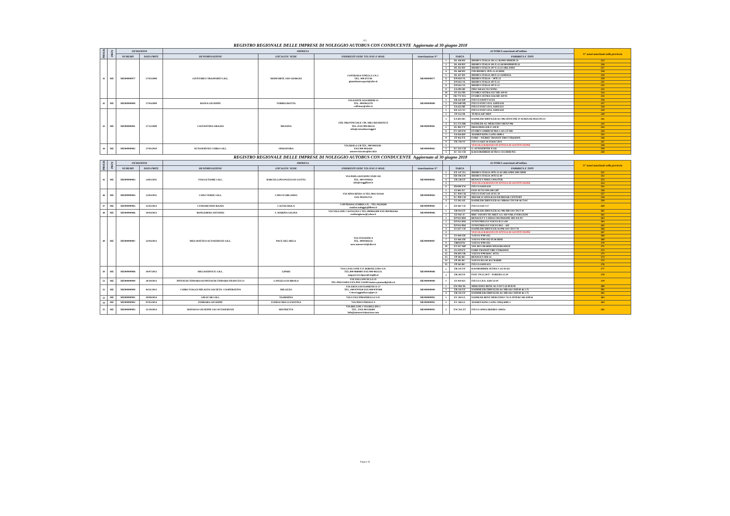AG
| REGISTRO REGIONALE DELLE IMPRESE DI NOLEGGIO AUTOBUS CON CONDUCENTE | | | | | | | Aggiornato al 30 giugno 2018 | | | | |
| PROGR. | PROV. | ISCRIZIONE | | IMPRESA | | | | AUTOBUS autorizzati all'utilizzo | | | N° mezzi autorizzati nella provincia |
| | | NUMERO | DATA PROT. | DENOMINAZIONE | LOCALITA' SEDE | INDIRIZZO SEDE TEL/FAX E-MAIL | Autorizzazione N° | | TARGA | FABBRICA E TIPO | |
| 41 | ME | ME000000077 | 17/03/2008 | GIUNTABUS TRASPORTI S.R.L. | MONFORTE SAN GIORGIO | CONTRADA VINELLI S.N.C. TEL. 090 675749 giuntabustrasporti@alice.it | ME000000077 | 1 | DL 458 RV | IRISBUS ITALIA 391.12 38/2001 HDH/PL55 | 223 |
| | | | | | | | | 2 | DL 459 RV | IRISBUS ITALIA 391 E.12.38/2001HDH/PL55 | 226 |
| | | | | | | | | 3 | DL 452 RV | IRISBUS ITALIA 397 E.12.43 ORLANDI | 227 |
| | | | | | | | | 4 | DL 460 RV | IVB IRISBUS 397E.12.43 HDH | 228 |
| | | | | | | | | 5 | DL 457 RV | IRISBUS ITALIA 389 E.12 43/HD55A | 229 |
| | | | | | | | | 6 | DN 854 VL | IRISBUS ITALIA – 397E.12 | 230 |
| | | | | | | | | 7 | DN 853 VL | IRISBUS ITALIA 397 E.12 | 231 |
| | | | | | | | | 8 | DN 852 VL | IRISBUS ITALIA 397 E.12 | 232 |
| | | | | | | | | 9 | EA 891 BF | INDCAR 65C/E4-WING | 233 |
| | | | | | | | | 10 | FF 553 ND | EVOBUS SETRA S517 HD 410 03 | 234 |
| | | | | | | | | 11 | FK 773 WG | EVOBUS SETRA S516 HD 410 03 | 235 |
| 42 | ME | ME000000080 | 17/04/2009 | RAFFA GIUSEPPE | TORREGROTTA | VIA DANTE ALIGHIERI 15 TEL. 090/9912279 raffatour@alice.it | ME000000080 | 1 | EB 432 KP | IVECO A50/EV/21/5A | 236 |
| | | | | | | | | 2 | DW 840 ML | IVECO FIAT S.P.A. A50/E4/18 | 237 |
| | | | | | | | | 3 | EA 622 BF | IVECO FIAT S.P.A. A50/E4/23 | 238 |
| 43 | ME | ME000000081 | 17/12/2009 | COSTANTINO ORAZIO | MESSINA | STR. PROVINCIALE CPL MILI RESIDENCE TEL./FAX 090 881135 info@costantinoviaggi.it | ME000000081 | 1 | DX 121 VC | IVECO FIAT S.P.A. A50/E4/20 | 239 |
| | | | | | | | | 2 | FP 154 SR | TEMSA A4F-MD9 | 240 |
| | | | | | | | | 3 | EA 603 HC | DAIMLERCHRYSLER AG 906 OFFICINE D'AURIA-D6 MAX PLUS | 241 |
| | | | | | | | | 4 | EG 575 HK | DAIMLER AG MERCEDES BENZ 906 | 242 |
| | | | | | | | | 5 | EL 081 VV | DROGMOLLER E 330 H | 243 |
| | | | | | | | | 6 | EV 169 FW | EVOBUS GMBH SETRA S 415 GT HD | 244 |
| | | | | | | | | 7 | FA 916 BN | XIAMEN KING LONG 6900-3 | 245 |
| | | | | | | | | 8 | FF 842 FX | FORD – WERKE TRANSIT FBD UYR62DDX | 246 |
| | | | | | | | | 9 | FK 758 SV | IVECO A65C18 IS56AC2DA | 247 |
| 44 | ME | ME000000082 | 27/05/2010 | AUTOSERVIZI COIRO S.R.L. | SPADAFORA | VIA RIOLO 1/B TEL. 090 9943328 - FAX 090 9943458 autoservizicoiro@tiscali.it | ME000000082 | 1 | | VEICOLO RADIATO IN ATTESA DI SOSTITUZIONE | 248 |
| | | | | | | | | 2 | EC 522 CH | G. AUWAERTER N 116 | 249 |
| | | | | | | | | 3 | EC 311 CH | KAESSBOHRER SETRA S 315 HDH P55 | 250 |
| REGISTRO REGIONALE DELLE IMPRESE DI NOLEGGIO AUTOBUS CON CONDUCENTE | | | | | | | Aggiornato al 30 giugno 2018 | | | | |
| PROGR. | PROV. | ISCRIZIONE | | IMPRESA | | | | AUTOBUS autorizzati all'utilizzo | | | N° mezzi autorizzati nella provincia |
| | | NUMERO | DATA PROT. | DENOMINAZIONE | LOCALITA' SEDE | INDIRIZZO SEDE TEL/FAX E-MAIL | Autorizzazione N° | | TARGA | FABBRICA E TIPO | |
| 45 | ME | ME000000083 | 14/03/2011 | VIAGGI FIORE S.R.L. | BARCELLONA POZZO DI GOTTO | VIA PAPA GIOVANNI XXIII 302 TEL. 090 9795054 info@viaggifiore.it | ME000000083 | 1 | EX 147 ZG | IRISBUS ITALIA 397E.12.43 ORLANDI 2001 HDH | 251 |
| | | | | | | | | 2 | EH 106 LW | IRISBUS ITALIA 397E/12.40 | 252 |
| | | | | | | | | 4 | ER 246 EF | RENAULT NDDL5 MASTER | 253 |
| | | | | | | | | 5 | | VEICOLO RADIATO IN ATTESA DI SOSTITUZIONE | 254 |
| | | | | | | | | 6 | FB 099 YW | IVECO A50/E4/20 | 255 |
| 46 | ME | ME000000084 | 12/04/2011 | CAPO VERDE S.R.L. | CAPO D'ORLANDO | VIA NINO BIXIO 14 TEL.0941 912444 FAX 0941912753 | ME000000084 | 1 | EJ 601 EC | FIAT AUTO SPA 280 GB7 | 256 |
| | | | | | | | | 2 | EC 959 CH | IVECO FIAT A45 10 IG 19 | 257 |
| | | | | | | | | 3 | EC 900 CH | IRIZAR SCANIA K124 EB IRIZAR CENTURY | 258 |
| | | | | | | | | 4 | EJ 185 AX | DAIMLERCHRYSLER AG MB416 CDI F40 46.75AC | 259 |
| 47 | ME | ME000000085 | 15/02/2013 | CUNDARI PANCRAZIO | CASTELMOLA | CONTRADA LUMBIA S.N. - TEL.94228280 cundari.noleggio@libero.it | ME000000085 | 1 | EN 867 CD | IVECO A50 C17 | 260 |
| 48 | ME | ME000000086 | 10/04/2013 | BONGIORNO ANTONIO | S. MARINA SALINA | VIA VALLONE CASTAGNO 2 TEL.0909843409 FAX 090/9843261 rentbongiorno@yahoo.it | ME000000086 | 1 | ER 054 EF | DAIMLERCHRYSLER AG 906 MB 518 CDI F 50 | 261 |
| | | | | | | | | 2 | EZ 942 JC | BMC SANAYI TICARET A.S. 850 VAR.4 VERS.D2M | 262 |
| 49 | ME | ME000000087 | 22/04/2013 | MEO MATTEO AUTOSERVIZI S.R.L. | PACE DEL MELA | VIA STAZIONE 8 TEL. 090/9385535 meo.autoservizi@alice.it | ME000000087 | 1 | EP 922 RM | RENAULT V I SFR112 M3 PADANE MX 0/A NC | 263 |
| | | | | | | | | 2 | EP 921 RM | SUNSUNDEGUI VOLVO B 12 420 | 264 |
| | | | | | | | | 3 | EP 923 RM | SUNSUNDEGUI VOLVO B12 – 420 | 265 |
| | | | | | | | | 4 | ES 657 CH | DAIMLERCHRYSLER AG906 518 CDI F 50 | 266 |
| | | | | | | | | 5 | | VEICOLO RADIATO IN ATTESA DI SOSTITUZIONE | 267 |
| | | | | | | | | 6 | ES 848 ZH | VOLVO 9700 4X2 | 268 |
| | | | | | | | | 7 | ES 846 ZH | VOLVO 9700 4X2 FL06 HDH | 269 |
| | | | | | | | | 9 | FB055YW | VOLVO 9700 4X2 | 270 |
| | | | | | | | | 10 | ET 017 MP | VDL BUS DE40MS MX3S2B1ANOX | 271 |
| | | | | | | | | 11 | FG 878 FT | FORD TRANSIT FBD UYR62DDX | 272 |
| | | | | | | | | 12 | FK 801 VB | VOLVO 9700 B4SC 4#731 | 273 |
| | | | | | | | | 13 | FP 282 BC | RENAULT SFR 14 | 274 |
| | | | | | | | | 14 | FP 281 BC | VOLVO B12 60 36 E BARBI | 275 |
| | | | | | | | | 15 | FP 263 BC | IVECO A50/E4/23 | 276 |
| 50 | ME | ME000000088 | 10/07/2013 | MEGASERVICE S.R.L. | LIPARI | VIA G.FALCONE E P. BORSELLINO S.N. TEL.090 9880089 /FAX 090 9815121 megaservice.lipari@virgilio.it | ME000000088 | 1 | ER 241 EF | KASSBOHRER SETRA S 212 H 422 | 277 |
| | | | | | | | | 2 | ER 282 EF | FIAT 370.12.30/T – POKER3.12.30 | 278 |
| 51 | ME | ME000000089 | 28/10/2013 | PINTAUDI TINDARO DI PINTAUDI TINDARO FRANCESCO | S.ANGELO DI BROLO | VIA VALLONCELLO 25 TEL.0941/534035 FAX 0941 534289 tindaro.pintaudi@alice.it | ME000000089 | 1 | ES 919 KS | IVECO S.P.A. A50C13/19 | 279 |
| 52 | ME | ME000000090 | 04/11/2013 | COIRO VIAGGI MILAZZO SOCIETA' COOPERATIVA | MILAZZO | VIA ERTA SAN DOMENICO 27 TEL. 090/9797830 FAX 090/9797880 Coiroviaggimilazzo@pec.it | ME000000090 | 1 | EW 084 XL | MERCEDES BENZ AG 0 817 L42 80 B M | 280 |
| | | | | | | | | 2 | ER 342 EF | DAIMMLERCHRYSLER AG MB 416 CDIF40 46 1.75 | 281 |
| | | | | | | | | 4 | ER 341 EF | DAIMMLERCHRYSLER AG MB 416 CDIF40 46 1.75 | 282 |
| 53 | ME | ME000000091 | 29/08/2014 | SAVOCAR S.R.L. | TAORMINA | VIA LUIGI PIRANDELLO S.N. | ME000000091 | 1 | EV 294 LL | DAIMLER BENZ MERCEDES 711 D INTERCAR ANP16 | 283 |
| 54 | ME | ME000000092 | 07/05/2014 | FERRARA GIUSEPPE | FONDACHELLI-FANTINA | VIA INDUSTRIALE 8 | ME000000092 | 1 | EV 268 LL | XIAMEN KING LONG XMQ 6900-3 | 284 |
| 55 | ME | ME000000093 | 15/10/2014 | MATASSO GIUSEPPE SAS AUTOSERVIZI | MISTRETTA | VIA BELLINI 2 VIA BELLINI 2 TEL. /FAX 092138400 Info@autoservizimatasso.com | ME000000093 | 1 | EW 763 ZT | IVECO 100/E4 IRISBUS 100/E4 | 285 |
Pagina 16